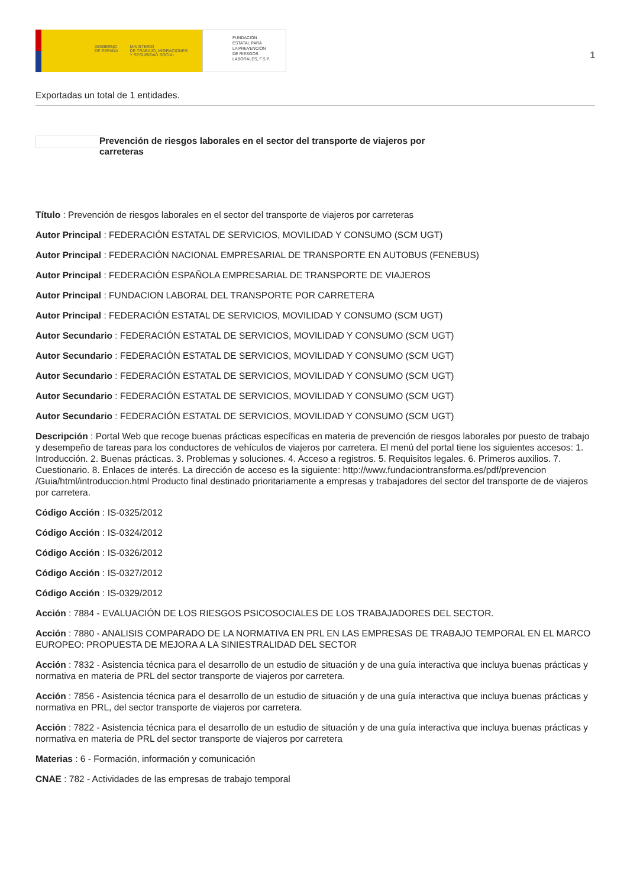GOBIERNO
DE ESPAÑA
MINISTERIO
DE TRABAJO, MIGRACIONES
Y SEGURIDAD SOCIAL
FUNDACIÓN
ESTATAL PARA
LA PREVENCIÓN
DE RIESGOS
LABORALES, F.S.P.
1
Exportadas un total de 1 entidades.
Prevención de riesgos laborales en el sector del transporte de viajeros por carreteras
Título : Prevención de riesgos laborales en el sector del transporte de viajeros por carreteras
Autor Principal : FEDERACIÓN ESTATAL DE SERVICIOS, MOVILIDAD Y CONSUMO (SCM UGT)
Autor Principal : FEDERACIÓN NACIONAL EMPRESARIAL DE TRANSPORTE EN AUTOBUS (FENEBUS)
Autor Principal : FEDERACIÓN ESPAÑOLA EMPRESARIAL DE TRANSPORTE DE VIAJEROS
Autor Principal : FUNDACION LABORAL DEL TRANSPORTE POR CARRETERA
Autor Principal : FEDERACIÓN ESTATAL DE SERVICIOS, MOVILIDAD Y CONSUMO (SCM UGT)
Autor Secundario : FEDERACIÓN ESTATAL DE SERVICIOS, MOVILIDAD Y CONSUMO (SCM UGT)
Autor Secundario : FEDERACIÓN ESTATAL DE SERVICIOS, MOVILIDAD Y CONSUMO (SCM UGT)
Autor Secundario : FEDERACIÓN ESTATAL DE SERVICIOS, MOVILIDAD Y CONSUMO (SCM UGT)
Autor Secundario : FEDERACIÓN ESTATAL DE SERVICIOS, MOVILIDAD Y CONSUMO (SCM UGT)
Autor Secundario : FEDERACIÓN ESTATAL DE SERVICIOS, MOVILIDAD Y CONSUMO (SCM UGT)
Descripción : Portal Web que recoge buenas prácticas específicas en materia de prevención de riesgos laborales por puesto de trabajo y desempeño de tareas para los conductores de vehículos de viajeros por carretera. El menú del portal tiene los siguientes accesos: 1. Introducción. 2. Buenas prácticas. 3. Problemas y soluciones. 4. Acceso a registros. 5. Requisitos legales. 6. Primeros auxilios. 7. Cuestionario. 8. Enlaces de interés. La dirección de acceso es la siguiente: http://www.fundaciontransforma.es/pdf/prevencion /Guia/html/introduccion.html Producto final destinado prioritariamente a empresas y trabajadores del sector del transporte de de viajeros por carretera.
Código Acción : IS-0325/2012
Código Acción : IS-0324/2012
Código Acción : IS-0326/2012
Código Acción : IS-0327/2012
Código Acción : IS-0329/2012
Acción : 7884 - EVALUACIÓN DE LOS RIESGOS PSICOSOCIALES DE LOS TRABAJADORES DEL SECTOR.
Acción : 7880 - ANALISIS COMPARADO DE LA NORMATIVA EN PRL EN LAS EMPRESAS DE TRABAJO TEMPORAL EN EL MARCO EUROPEO: PROPUESTA DE MEJORA A LA SINIESTRALIDAD DEL SECTOR
Acción : 7832 - Asistencia técnica para el desarrollo de un estudio de situación y de una guía interactiva que incluya buenas prácticas y normativa en materia de PRL del sector transporte de viajeros por carretera.
Acción : 7856 - Asistencia técnica para el desarrollo de un estudio de situación y de una guía interactiva que incluya buenas prácticas y normativa en PRL, del sector transporte de viajeros por carretera.
Acción : 7822 - Asistencia técnica para el desarrollo de un estudio de situación y de una guía interactiva que incluya buenas prácticas y normativa en materia de PRL del sector transporte de viajeros por carretera
Materias : 6 - Formación, información y comunicación
CNAE : 782 - Actividades de las empresas de trabajo temporal